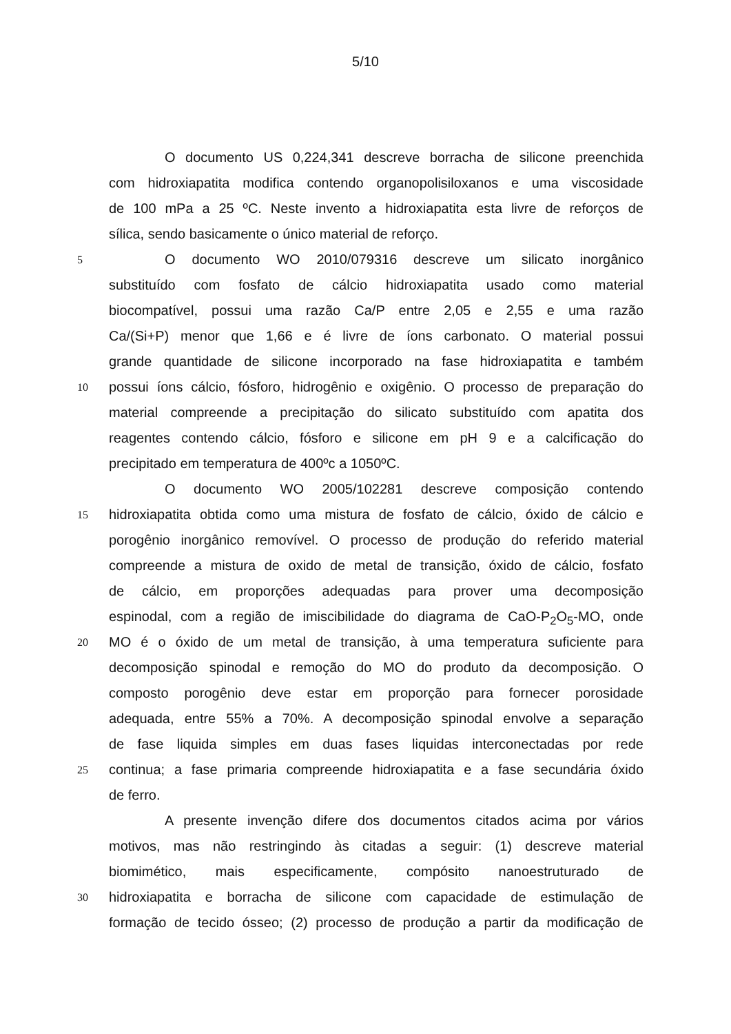5/10
O documento US 0,224,341 descreve borracha de silicone preenchida
com hidroxiapatita modifica contendo organopolisiloxanos e uma viscosidade
de 100 mPa a 25 ºC. Neste invento a hidroxiapatita esta livre de reforços de
sílica, sendo basicamente o único material de reforço.
5 O documento WO 2010/079316 descreve um silicato inorgânico
substituído com fosfato de cálcio hidroxiapatita usado como material
biocompatível, possui uma razão Ca/P entre 2,05 e 2,55 e uma razão
Ca/(Si+P) menor que 1,66 e é livre de íons carbonato. O material possui
grande quantidade de silicone incorporado na fase hidroxiapatita e também
10 possui íons cálcio, fósforo, hidrogênio e oxigênio. O processo de preparação do
material compreende a precipitação do silicato substituído com apatita dos
reagentes contendo cálcio, fósforo e silicone em pH 9 e a calcificação do
precipitado em temperatura de 400ºc a 1050ºC.
O documento WO 2005/102281 descreve composição contendo
15 hidroxiapatita obtida como uma mistura de fosfato de cálcio, óxido de cálcio e
porogênio inorgânico removível. O processo de produção do referido material
compreende a mistura de oxido de metal de transição, óxido de cálcio, fosfato
de cálcio, em proporções adequadas para prover uma decomposição
espinodal, com a região de imiscibilidade do diagrama de CaO-P<sub>2</sub>O<sub>5</sub>-MO, onde
20 MO é o óxido de um metal de transição, à uma temperatura suficiente para
decomposição spinodal e remoção do MO do produto da decomposição. O
composto porogênio deve estar em proporção para fornecer porosidade
adequada, entre 55% a 70%. A decomposição spinodal envolve a separação
de fase liquida simples em duas fases liquidas interconectadas por rede
25 continua; a fase primaria compreende hidroxiapatita e a fase secundária óxido
de ferro.
A presente invenção difere dos documentos citados acima por vários
motivos, mas não restringindo às citadas a seguir: (1) descreve material
biomimético, mais especificamente, compósito nanoestruturado de
30 hidroxiapatita e borracha de silicone com capacidade de estimulação de
formação de tecido ósseo; (2) processo de produção a partir da modificação de